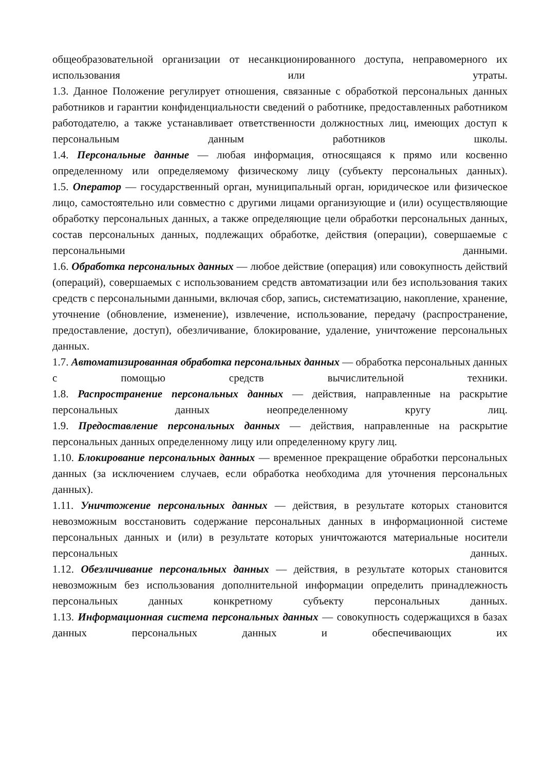общеобразовательной организации от несанкционированного доступа, неправомерного их использования или утраты.
1.3. Данное Положение регулирует отношения, связанные с обработкой персональных данных работников и гарантии конфиденциальности сведений о работнике, предоставленных работником работодателю, а также устанавливает ответственности должностных лиц, имеющих доступ к персональным данным работников школы.
1.4. Персональные данные — любая информация, относящаяся к прямо или косвенно определенному или определяемому физическому лицу (субъекту персональных данных).
1.5. Оператор — государственный орган, муниципальный орган, юридическое или физическое лицо, самостоятельно или совместно с другими лицами организующие и (или) осуществляющие обработку персональных данных, а также определяющие цели обработки персональных данных, состав персональных данных, подлежащих обработке, действия (операции), совершаемые с персональными данными.
1.6. Обработка персональных данных — любое действие (операция) или совокупность действий (операций), совершаемых с использованием средств автоматизации или без использования таких средств с персональными данными, включая сбор, запись, систематизацию, накопление, хранение, уточнение (обновление, изменение), извлечение, использование, передачу (распространение, предоставление, доступ), обезличивание, блокирование, удаление, уничтожение персональных данных.
1.7. Автоматизированная обработка персональных данных — обработка персональных данных с помощью средств вычислительной техники.
1.8. Распространение персональных данных — действия, направленные на раскрытие персональных данных неопределенному кругу лиц.
1.9. Предоставление персональных данных — действия, направленные на раскрытие персональных данных определенному лицу или определенному кругу лиц.
1.10. Блокирование персональных данных — временное прекращение обработки персональных данных (за исключением случаев, если обработка необходима для уточнения персональных данных).
1.11. Уничтожение персональных данных — действия, в результате которых становится невозможным восстановить содержание персональных данных в информационной системе персональных данных и (или) в результате которых уничтожаются материальные носители персональных данных.
1.12. Обезличивание персональных данных — действия, в результате которых становится невозможным без использования дополнительной информации определить принадлежность персональных данных конкретному субъекту персональных данных.
1.13. Информационная система персональных данных — совокупность содержащихся в базах данных персональных данных и обеспечивающих их